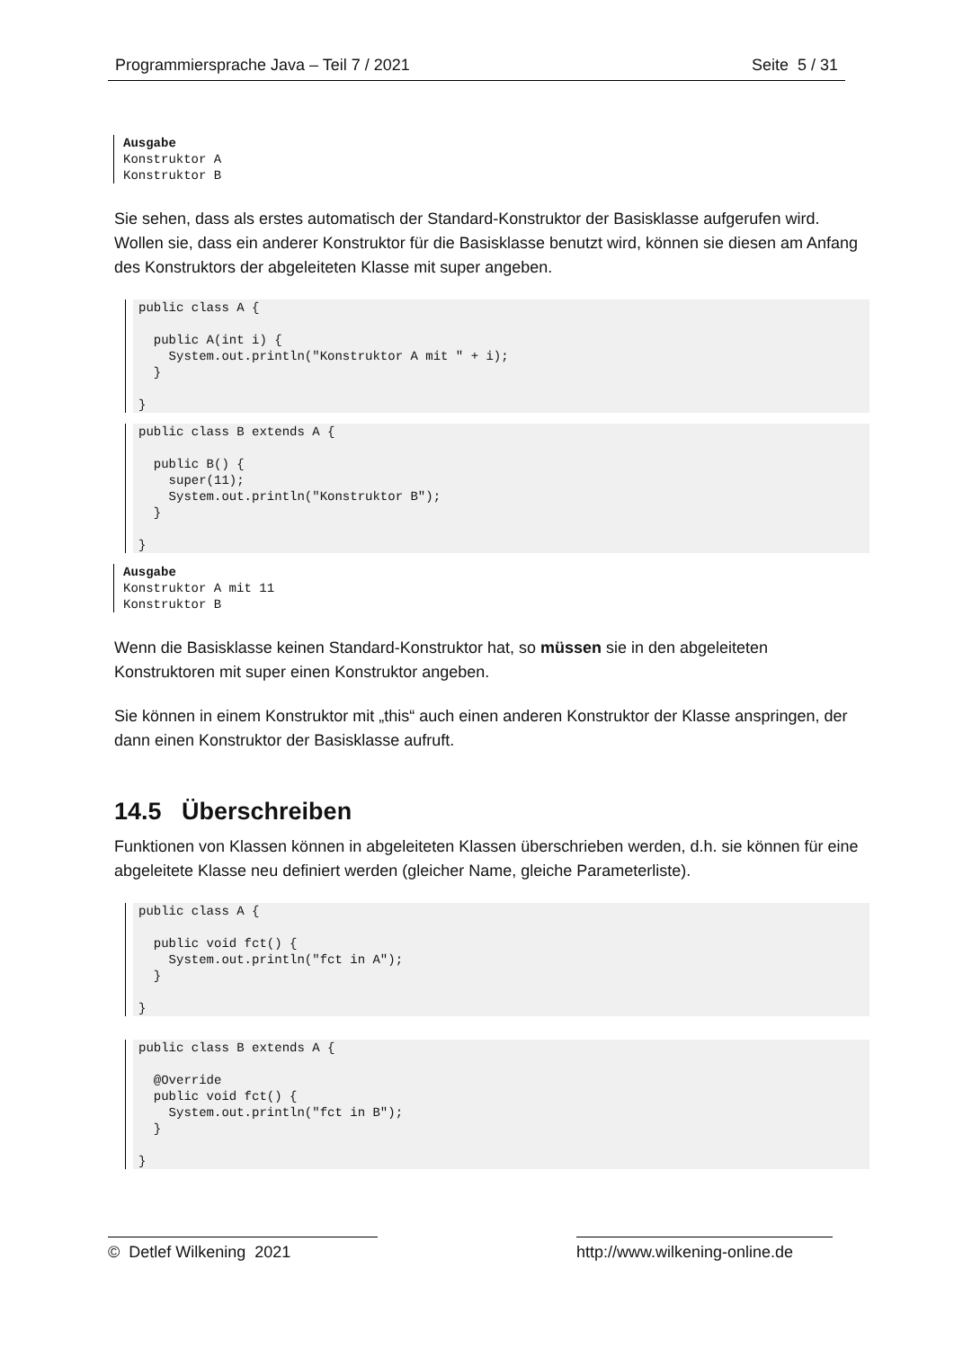Programmiersprache Java – Teil 7 / 2021 Seite 5 / 31
Ausgabe Konstruktor A Konstruktor B
Sie sehen, dass als erstes automatisch der Standard-Konstruktor der Basisklasse aufgerufen wird. Wollen sie, dass ein anderer Konstruktor für die Basisklasse benutzt wird, können sie diesen am Anfang des Konstruktors der abgeleiteten Klasse mit super angeben.
public class A {

  public A(int i) {
    System.out.println("Konstruktor A mit " + i);
  }

}
public class B extends A {

  public B() {
    super(11);
    System.out.println("Konstruktor B");
  }

}
Ausgabe Konstruktor A mit 11 Konstruktor B
Wenn die Basisklasse keinen Standard-Konstruktor hat, so müssen sie in den abgeleiteten Konstruktoren mit super einen Konstruktor angeben.
Sie können in einem Konstruktor mit „this“ auch einen anderen Konstruktor der Klasse anspringen, der dann einen Konstruktor der Basisklasse aufruft.
14.5 Überschreiben
Funktionen von Klassen können in abgeleiteten Klassen überschrieben werden, d.h. sie können für eine abgeleitete Klasse neu definiert werden (gleicher Name, gleiche Parameterliste).
public class A {

  public void fct() {
    System.out.println("fct in A");
  }

}
public class B extends A {

  @Override
  public void fct() {
    System.out.println("fct in B");
  }

}
© Detlef Wilkening 2021 http://www.wilkening-online.de